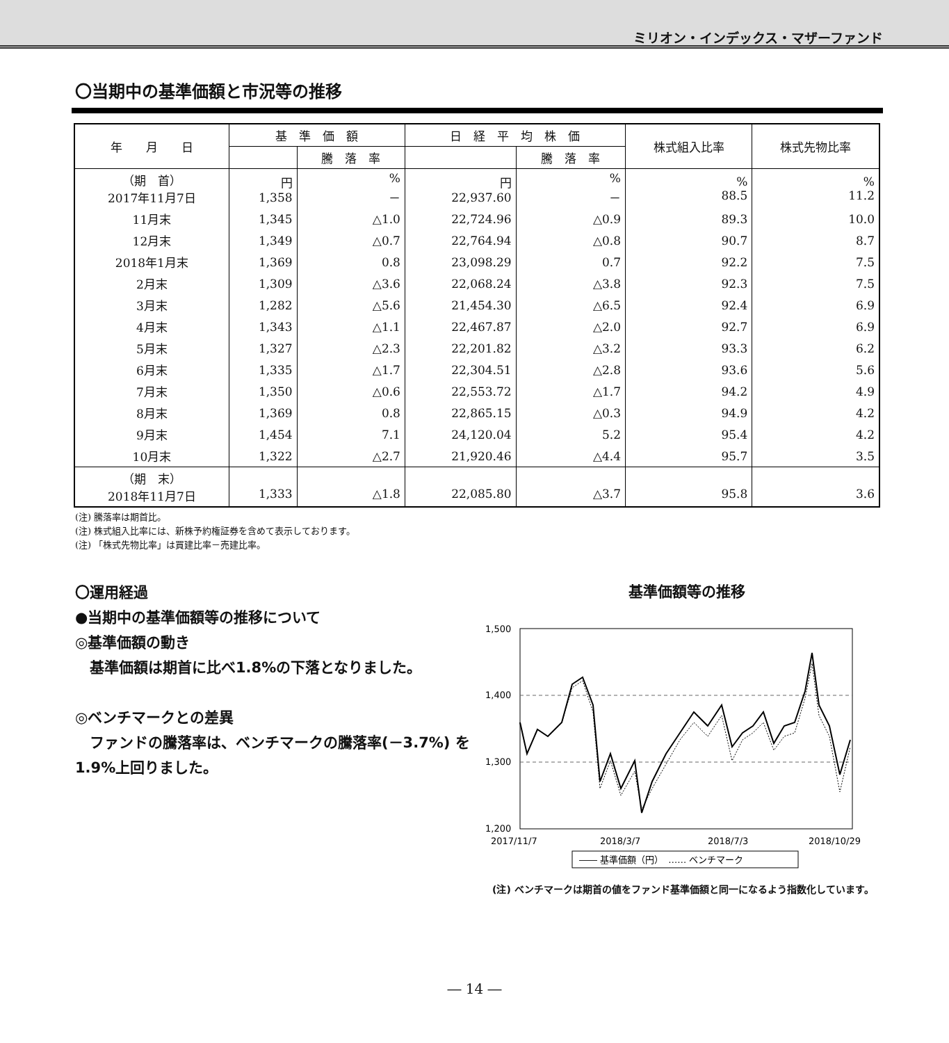ミリオン・インデックス・マザーファンド
〇当期中の基準価額と市況等の推移
| 年 月 日 | 基 準 価 額 | | 日 経 平 均 株 価 | | 株式組入比率 | 株式先物比率 |
| --- | --- | --- | --- | --- | --- | --- |
| | | 騰 落 率 | | 騰 落 率 | | |
| （期 首） 2017年11月7日 | 円 1,358 | % － | 円 22,937.60 | % － | % 88.5 | % 11.2 |
| 11月末 | 1,345 | △1.0 | 22,724.96 | △0.9 | 89.3 | 10.0 |
| 12月末 | 1,349 | △0.7 | 22,764.94 | △0.8 | 90.7 | 8.7 |
| 2018年1月末 | 1,369 | 0.8 | 23,098.29 | 0.7 | 92.2 | 7.5 |
| 2月末 | 1,309 | △3.6 | 22,068.24 | △3.8 | 92.3 | 7.5 |
| 3月末 | 1,282 | △5.6 | 21,454.30 | △6.5 | 92.4 | 6.9 |
| 4月末 | 1,343 | △1.1 | 22,467.87 | △2.0 | 92.7 | 6.9 |
| 5月末 | 1,327 | △2.3 | 22,201.82 | △3.2 | 93.3 | 6.2 |
| 6月末 | 1,335 | △1.7 | 22,304.51 | △2.8 | 93.6 | 5.6 |
| 7月末 | 1,350 | △0.6 | 22,553.72 | △1.7 | 94.2 | 4.9 |
| 8月末 | 1,369 | 0.8 | 22,865.15 | △0.3 | 94.9 | 4.2 |
| 9月末 | 1,454 | 7.1 | 24,120.04 | 5.2 | 95.4 | 4.2 |
| 10月末 | 1,322 | △2.7 | 21,920.46 | △4.4 | 95.7 | 3.5 |
| （期 末） 2018年11月7日 | 1,333 | △1.8 | 22,085.80 | △3.7 | 95.8 | 3.6 |
(注) 騰落率は期首比。
(注) 株式組入比率には、新株予約権証券を含めて表示しております。
(注) 「株式先物比率」は買建比率－売建比率。
〇運用経過
●当期中の基準価額等の推移について
◎基準価額の動き
　基準価額は期首に比べ1.8%の下落となりました。
◎ベンチマークとの差異
　ファンドの騰落率は、ベンチマークの騰落率(－3.7%) を1.9%上回りました。
基準価額等の推移
1,500
1,400
1,300
1,200
2017/11/7
2018/3/7
2018/7/3
2018/10/29
―― 基準価額（円）　…… ベンチマーク
(注) ベンチマークは期首の値をファンド基準価額と同一になるよう指数化しています。
― 14 ―